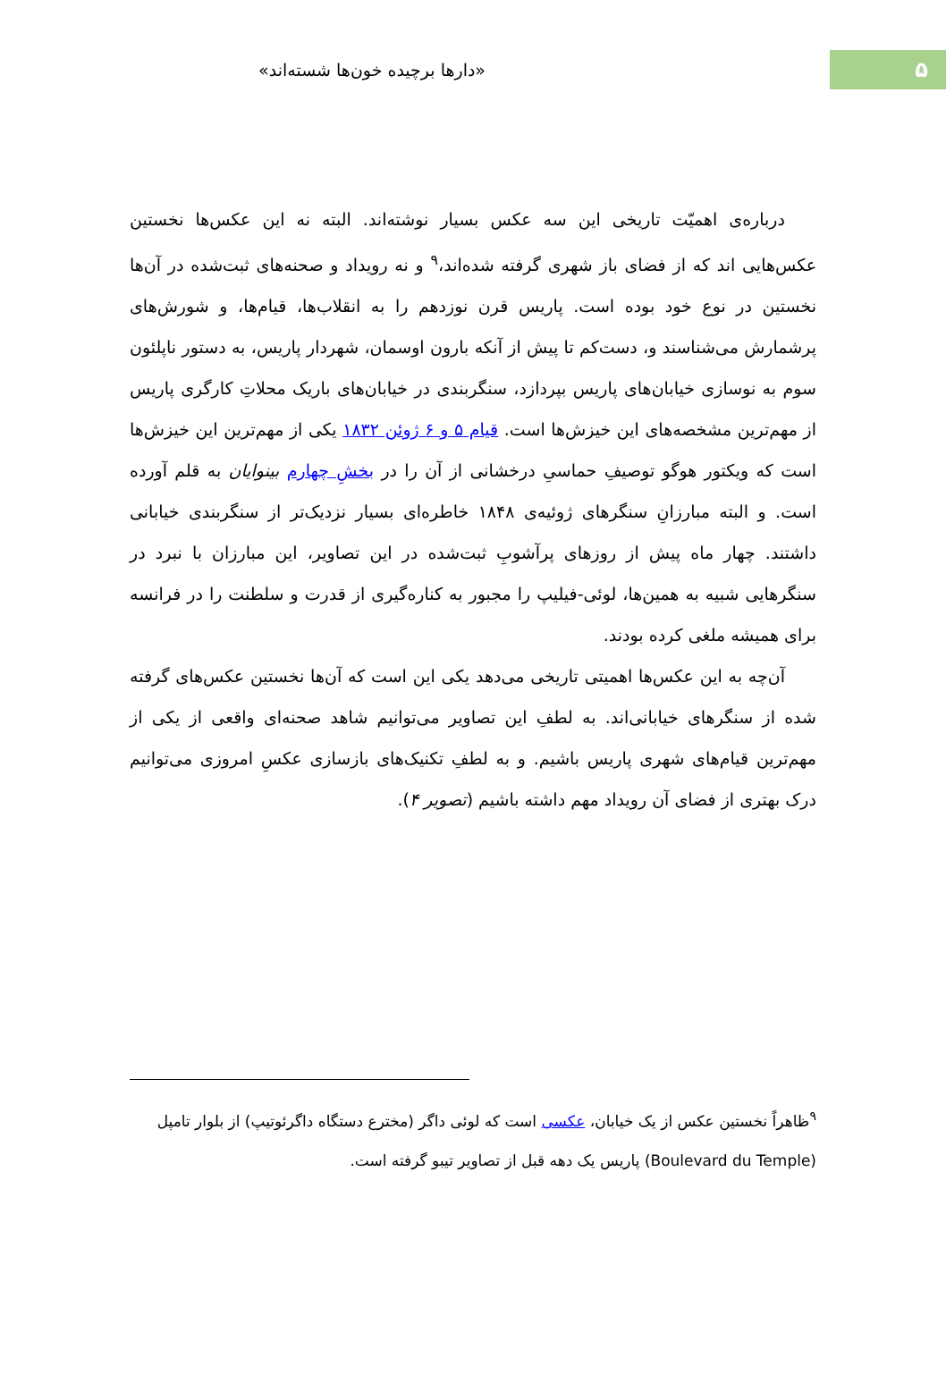۵
«دارها برچیده خون‌ها شسته‌اند»
درباره‌ی اهمیّت تاریخی این سه عکس بسیار نوشته‌اند. البته نه این عکس‌ها نخستین عکس‌هایی اند که از فضای باز شهری گرفته شده‌اند،<sup>۹</sup> و نه رویداد و صحنه‌های ثبت‌شده در آن‌ها نخستین در نوع خود بوده است. پاریس قرن نوزدهم را به انقلاب‌ها، قیام‌ها، و شورش‌های پرشمارش می‌شناسند و، دست‌کم تا پیش از آنکه بارون اوسمان، شهردار پاریس، به دستور ناپلئون سوم به نوسازی خیابان‌های پاریس بپردازد، سنگربندی در خیابان‌های باریک محلاتِ کارگری پاریس از مهم‌ترین مشخصه‌های این خیزش‌ها است. قیام ۵ و ۶ ژوئن ۱۸۳۲ یکی از مهم‌ترین این خیزش‌ها است که ویکتور هوگو توصیفِ حماسیِ درخشانی از آن را در بخشِ چهارم بینوایان به قلم آورده است. و البته مبارزانِ سنگرهای ژوئیه‌ی ۱۸۴۸ خاطره‌ای بسیار نزدیک‌تر از سنگربندی خیابانی داشتند. چهار ماه پیش از روزهای پرآشوبِ ثبت‌شده در این تصاویر، این مبارزان با نبرد در سنگرهایی شبیه به همین‌ها، لوئی-فیلیپ را مجبور به کناره‌گیری از قدرت و سلطنت را در فرانسه برای همیشه ملغی کرده بودند.
آن‌چه به این عکس‌ها اهمیتی تاریخی می‌دهد یکی این است که آن‌ها نخستین عکس‌های گرفته شده از سنگرهای خیابانی‌اند. به لطفِ این تصاویر می‌توانیم شاهد صحنه‌ای واقعی از یکی از مهم‌ترین قیام‌های شهری پاریس باشیم. و به لطفِ تکنیک‌های بازسازی عکسِ امروزی می‌توانیم درک بهتری از فضای آن رویداد مهم داشته باشیم (تصویر ۴).
<sup>۹</sup> ظاهراً نخستین عکس از یک خیابان، عکسی است که لوئی داگر (مخترع دستگاه داگرئوتیپ) از بلوار تامپل (Boulevard du Temple) پاریس یک دهه قبل از تصاویر تیبو گرفته است.